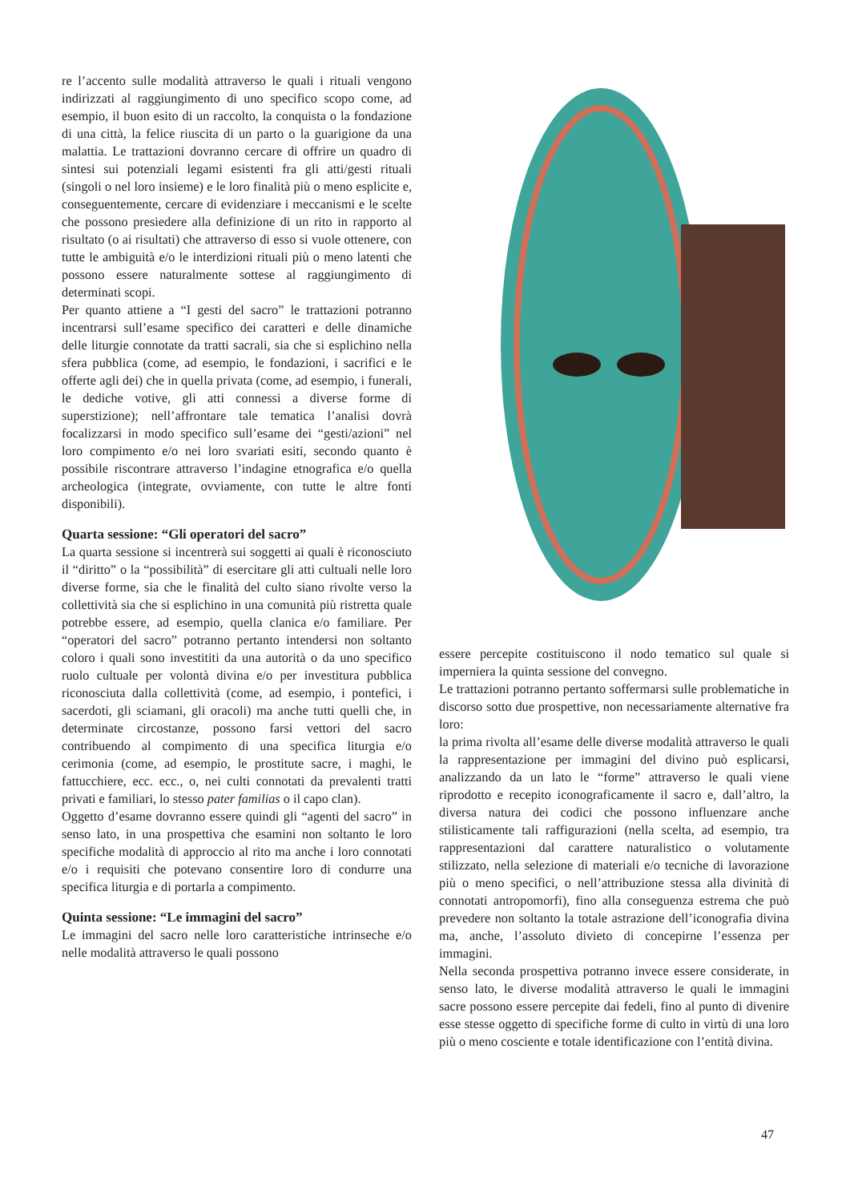re l’accento sulle modalità attraverso le quali i rituali vengono indirizzati al raggiungimento di uno specifico scopo come, ad esempio, il buon esito di un raccolto, la conquista o la fondazione di una città, la felice riuscita di un parto o la guarigione da una malattia. Le trattazioni dovranno cercare di offrire un quadro di sintesi sui potenziali legami esistenti fra gli atti/gesti rituali (singoli o nel loro insieme) e le loro finalità più o meno esplicite e, conseguentemente, cercare di evidenziare i meccanismi e le scelte che possono presiedere alla definizione di un rito in rapporto al risultato (o ai risultati) che attraverso di esso si vuole ottenere, con tutte le ambiguità e/o le interdizioni rituali più o meno latenti che possono essere naturalmente sottese al raggiungimento di determinati scopi.
Per quanto attiene a “I gesti del sacro” le trattazioni potranno incentrarsi sull’esame specifico dei caratteri e delle dinamiche delle liturgie connotate da tratti sacrali, sia che si esplichino nella sfera pubblica (come, ad esempio, le fondazioni, i sacrifici e le offerte agli dei) che in quella privata (come, ad esempio, i funerali, le dediche votive, gli atti connessi a diverse forme di superstizione); nell’affrontare tale tematica l’analisi dovrà focalizzarsi in modo specifico sull’esame dei “gesti/azioni” nel loro compimento e/o nei loro svariati esiti, secondo quanto è possibile riscontrare attraverso l’indagine etnografica e/o quella archeologica (integrate, ovviamente, con tutte le altre fonti disponibili).
Quarta sessione: “Gli operatori del sacro”
La quarta sessione si incentrerà sui soggetti ai quali è riconosciuto il “diritto” o la “possibilità” di esercitare gli atti cultuali nelle loro diverse forme, sia che le finalità del culto siano rivolte verso la collettività sia che si esplichino in una comunità più ristretta quale potrebbe essere, ad esempio, quella clanica e/o familiare. Per “operatori del sacro” potranno pertanto intendersi non soltanto coloro i quali sono investititi da una autorità o da uno specifico ruolo cultuale per volontà divina e/o per investitura pubblica riconosciuta dalla collettività (come, ad esempio, i pontefici, i sacerdoti, gli sciamani, gli oracoli) ma anche tutti quelli che, in determinate circostanze, possono farsi vettori del sacro contribuendo al compimento di una specifica liturgia e/o cerimonia (come, ad esempio, le prostitute sacre, i maghi, le fattucchiere, ecc. ecc., o, nei culti connotati da prevalenti tratti privati e familiari, lo stesso pater familias o il capo clan).
Oggetto d’esame dovranno essere quindi gli “agenti del sacro” in senso lato, in una prospettiva che esamini non soltanto le loro specifiche modalità di approccio al rito ma anche i loro connotati e/o i requisiti che potevano consentire loro di condurre una specifica liturgia e di portarla a compimento.
Quinta sessione: “Le immagini del sacro”
Le immagini del sacro nelle loro caratteristiche intrinseche e/o nelle modalità attraverso le quali possono
essere percepite costituiscono il nodo tematico sul quale si imperniera la quinta sessione del convegno.
Le trattazioni potranno pertanto soffermarsi sulle problematiche in discorso sotto due prospettive, non necessariamente alternative fra loro:
la prima rivolta all’esame delle diverse modalità attraverso le quali la rappresentazione per immagini del divino può esplicarsi, analizzando da un lato le “forme” attraverso le quali viene riprodotto e recepito iconograficamente il sacro e, dall’altro, la diversa natura dei codici che possono influenzare anche stilisticamente tali raffigurazioni (nella scelta, ad esempio, tra rappresentazioni dal carattere naturalistico o volutamente stilizzato, nella selezione di materiali e/o tecniche di lavorazione più o meno specifici, o nell’attribuzione stessa alla divinità di connotati antropomorfi), fino alla conseguenza estrema che può prevedere non soltanto la totale astrazione dell’iconografia divina ma, anche, l’assoluto divieto di concepirne l’essenza per immagini.
Nella seconda prospettiva potranno invece essere considerate, in senso lato, le diverse modalità attraverso le quali le immagini sacre possono essere percepite dai fedeli, fino al punto di divenire esse stesse oggetto di specifiche forme di culto in virtù di una loro più o meno cosciente e totale identificazione con l’entità divina.
47